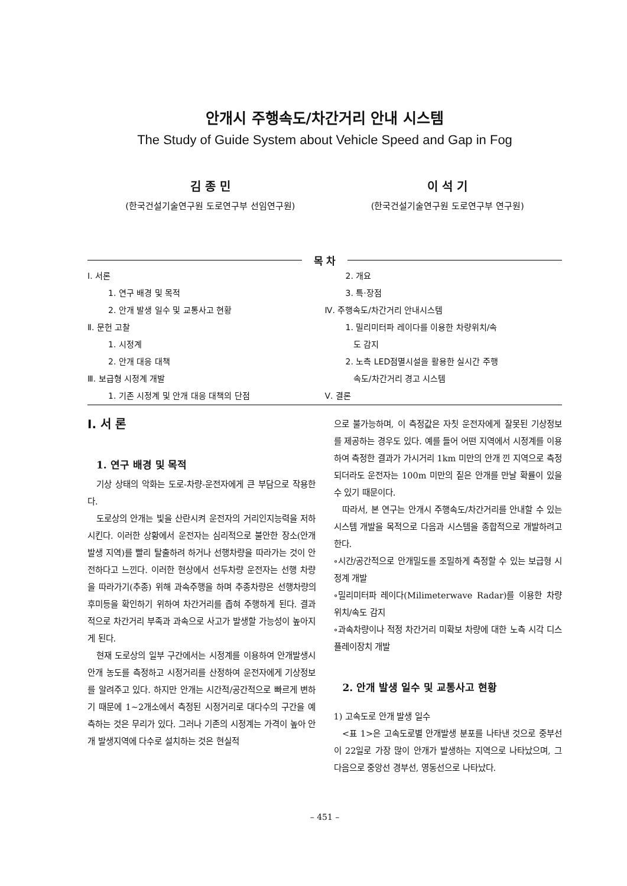안개시 주행속도/차간거리 안내 시스템
The Study of Guide System about Vehicle Speed and Gap in Fog
김 종 민
(한국건설기술연구원 도로연구부 선임연구원)
이 석 기
(한국건설기술연구원 도로연구부 연구원)
목 차
Ⅰ. 서론
1. 연구 배경 및 목적
2. 안개 발생 일수 및 교통사고 현황
Ⅱ. 문헌 고찰
1. 시정계
2. 안개 대응 대책
Ⅲ. 보급형 시정계 개발
1. 기존 시정계 및 안개 대응 대책의 단점
2. 개요
3. 특·장점
Ⅳ. 주행속도/차간거리 안내시스템
1. 밀리미터파 레이다를 이용한 차량위치/속
도 감지
2. 노측 LED점멸시설을 활용한 실시간 주행
속도/차간거리 경고 시스템
Ⅴ. 결론
Ⅰ. 서 론
1. 연구 배경 및 목적
기상 상태의 악화는 도로-차량-운전자에게 큰 부담으로 작용한다.
도로상의 안개는 빛을 산란시켜 운전자의 거리인지능력을 저하시킨다. 이러한 상황에서 운전자는 심리적으로 불안한 장소(안개발생 지역)를 빨리 탈출하려 하거나 선행차량을 따라가는 것이 안전하다고 느낀다. 이러한 현상에서 선두차량 운전자는 선행 차량을 따라가기(추종) 위해 과속주행을 하며 추종차량은 선행차량의 후미등을 확인하기 위하여 차간거리를 좁혀 주행하게 된다. 결과적으로 차간거리 부족과 과속으로 사고가 발생할 가능성이 높아지게 된다.
현재 도로상의 일부 구간에서는 시정계를 이용하여 안개발생시 안개 농도를 측정하고 시정거리를 산정하여 운전자에게 기상정보를 알려주고 있다. 하지만 안개는 시간적/공간적으로 빠르게 변하기 때문에 1~2개소에서 측정된 시정거리로 대다수의 구간을 예측하는 것은 무리가 있다. 그러나 기존의 시정계는 가격이 높아 안개 발생지역에 다수로 설치하는 것은 현실적
으로 불가능하며, 이 측정값은 자칫 운전자에게 잘못된 기상정보를 제공하는 경우도 있다. 예를 들어 어떤 지역에서 시정계를 이용하여 측정한 결과가 가시거리 1km 미만의 안개 낀 지역으로 측정되더라도 운전자는 100m 미만의 짙은 안개를 만날 확률이 있을 수 있기 때문이다.
따라서, 본 연구는 안개시 주행속도/차간거리를 안내할 수 있는 시스템 개발을 목적으로 다음과 시스템을 종합적으로 개발하려고 한다.
∘시간/공간적으로 안개밀도를 조밀하게 측정할 수 있는 보급형 시정계 개발
∘밀리미터파 레이다(Milimeterwave Radar)를 이용한 차량위치/속도 감지
∘과속차량이나 적정 차간거리 미확보 차량에 대한 노측 시각 디스플레이장치 개발
2. 안개 발생 일수 및 교통사고 현황
1) 고속도로 안개 발생 일수
<표 1>은 고속도로별 안개발생 분포를 나타낸 것으로 중부선이 22일로 가장 많이 안개가 발생하는 지역으로 나타났으며, 그 다음으로 중앙선 경부선, 영동선으로 나타났다.
– 451 –